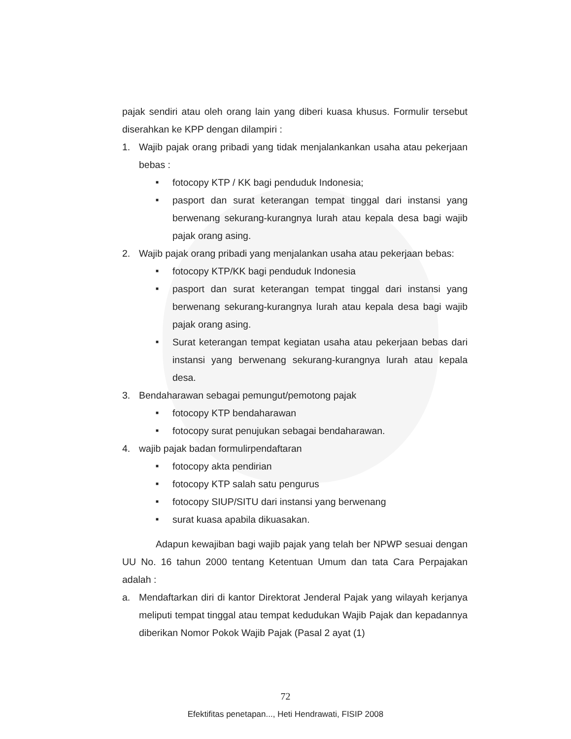pajak sendiri atau oleh orang lain yang diberi kuasa khusus. Formulir tersebut diserahkan ke KPP dengan dilampiri :
1. Wajib pajak orang pribadi yang tidak menjalankankan usaha atau pekerjaan bebas :
■ fotocopy KTP / KK bagi penduduk Indonesia;
■ pasport dan surat keterangan tempat tinggal dari instansi yang berwenang sekurang-kurangnya lurah atau kepala desa bagi wajib pajak orang asing.
2. Wajib pajak orang pribadi yang menjalankan usaha atau pekerjaan bebas:
■ fotocopy KTP/KK bagi penduduk Indonesia
■ pasport dan surat keterangan tempat tinggal dari instansi yang berwenang sekurang-kurangnya lurah atau kepala desa bagi wajib pajak orang asing.
■ Surat keterangan tempat kegiatan usaha atau pekerjaan bebas dari instansi yang berwenang sekurang-kurangnya lurah atau kepala desa.
3. Bendaharawan sebagai pemungut/pemotong pajak
■ fotocopy KTP bendaharawan
■ fotocopy surat penujukan sebagai bendaharawan.
4. wajib pajak badan formulirpendaftaran
■ fotocopy akta pendirian
■ fotocopy KTP salah satu pengurus
■ fotocopy SIUP/SITU dari instansi yang berwenang
■ surat kuasa apabila dikuasakan.
Adapun kewajiban bagi wajib pajak yang telah ber NPWP sesuai dengan UU No. 16 tahun 2000 tentang Ketentuan Umum dan tata Cara Perpajakan adalah :
a. Mendaftarkan diri di kantor Direktorat Jenderal Pajak yang wilayah kerjanya meliputi tempat tinggal atau tempat kedudukan Wajib Pajak dan kepadannya diberikan Nomor Pokok Wajib Pajak (Pasal 2 ayat (1)
72
Efektifitas penetapan..., Heti Hendrawati, FISIP 2008